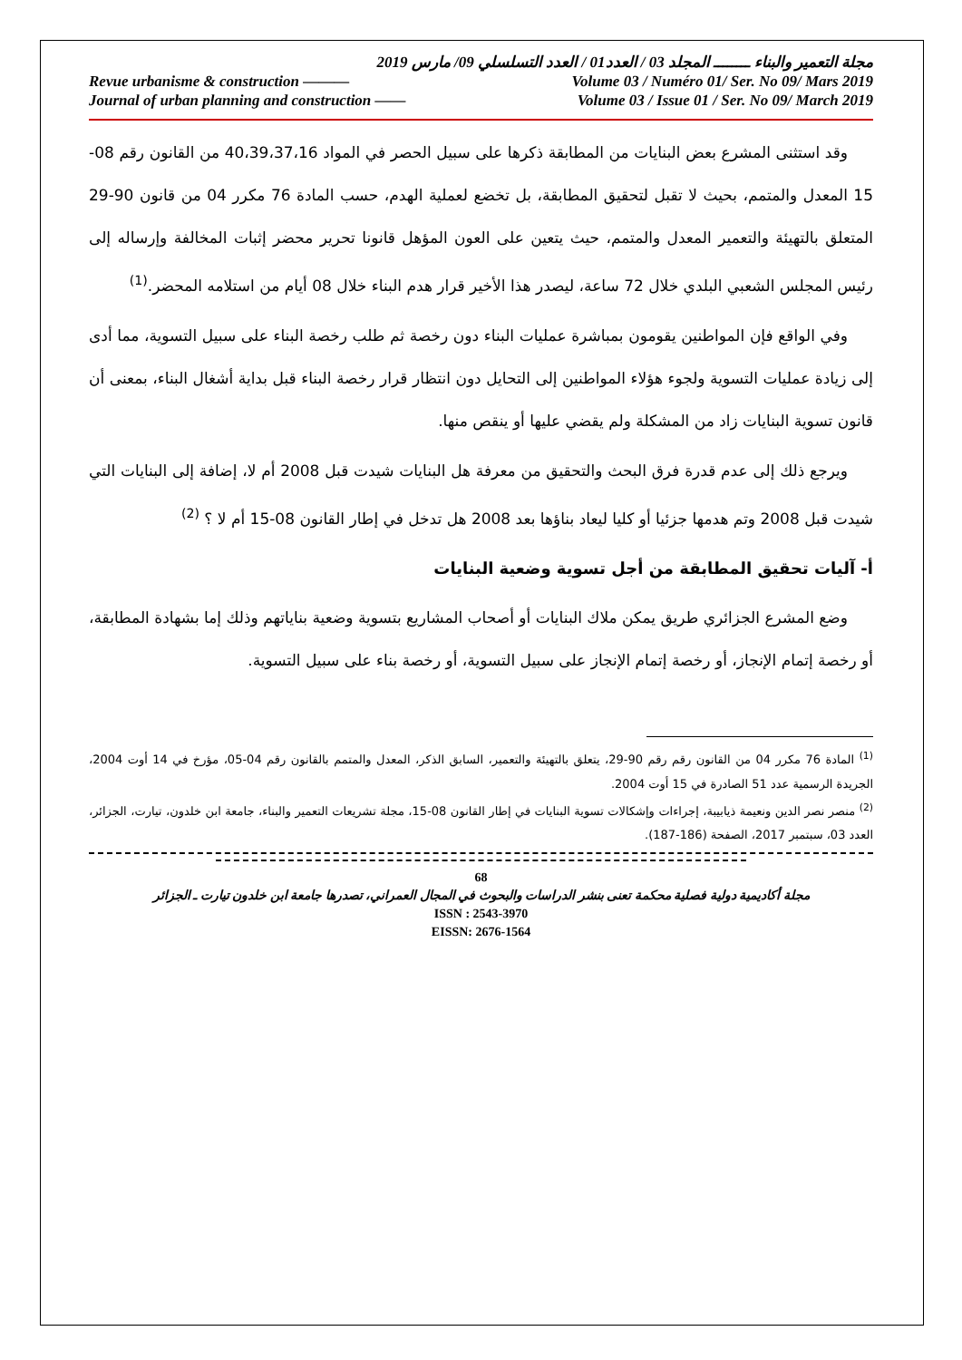مجلة التعمير والبناء ــــــــ المجلد 03 / العدد01 / العدد التسلسلي 09/ مارس 2019
Revue urbanisme & construction ——— Volume 03 / Numéro 01/ Ser. No 09/ Mars 2019
Journal of urban planning and construction —— Volume 03 / Issue 01 / Ser. No 09/ March 2019
وقد استثنى المشرع بعض البنايات من المطابقة ذكرها على سبيل الحصر في المواد 40،39،37،16 من القانون رقم 08-15 المعدل والمتمم، بحيث لا تقبل لتحقيق المطابقة، بل تخضع لعملية الهدم، حسب المادة 76 مكرر 04 من قانون 90-29 المتعلق بالتهيئة والتعمير المعدل والمتمم، حيث يتعين على العون المؤهل قانونا تحرير محضر إثبات المخالفة وإرساله إلى رئيس المجلس الشعبي البلدي خلال 72 ساعة، ليصدر هذا الأخير قرار هدم البناء خلال 08 أيام من استلامه المحضر.<sup>(1)</sup>
وفي الواقع فإن المواطنين يقومون بمباشرة عمليات البناء دون رخصة ثم طلب رخصة البناء على سبيل التسوية، مما أدى إلى زيادة عمليات التسوية ولجوء هؤلاء المواطنين إلى التحايل دون انتظار قرار رخصة البناء قبل بداية أشغال البناء، بمعنى أن قانون تسوية البنايات زاد من المشكلة ولم يقضي عليها أو ينقص منها.
ويرجع ذلك إلى عدم قدرة فرق البحث والتحقيق من معرفة هل البنايات شيدت قبل 2008 أم لا، إضافة إلى البنايات التي شيدت قبل 2008 وتم هدمها جزئيا أو كليا ليعاد بناؤها بعد 2008 هل تدخل في إطار القانون 08-15 أم لا ؟ <sup>(2)</sup>
أ- آليات تحقيق المطابقة من أجل تسوية وضعية البنايات
وضع المشرع الجزائري طريق يمكن ملاك البنايات أو أصحاب المشاريع بتسوية وضعية بناياتهم وذلك إما بشهادة المطابقة، أو رخصة إتمام الإنجاز، أو رخصة إتمام الإنجاز على سبيل التسوية، أو رخصة بناء على سبيل التسوية.
<sup>(1)</sup> المادة 76 مكرر 04 من القانون رقم رقم 90-29، يتعلق بالتهيئة والتعمير، السابق الذكر، المعدل والمتمم بالقانون رقم 04-05، مؤرخ في 14 أوت 2004، الجريدة الرسمية عدد 51 الصادرة في 15 أوت 2004.
<sup>(2)</sup> منصر نصر الدين ونعيمة ذيابيبة، إجراءات وإشكالات تسوية البنايات في إطار القانون 08-15، مجلة تشريعات التعمير والبناء، جامعة ابن خلدون، تيارت، الجزائر، العدد 03، سبتمبر 2017، الصفحة (186-187).
68
مجلة أكاديمية دولية فصلية محكمة تعنى بنشر الدراسات والبحوث في المجال العمراني، تصدرها جامعة ابن خلدون تيارت ـ الجزائر
ISSN : 2543-3970
EISSN: 2676-1564